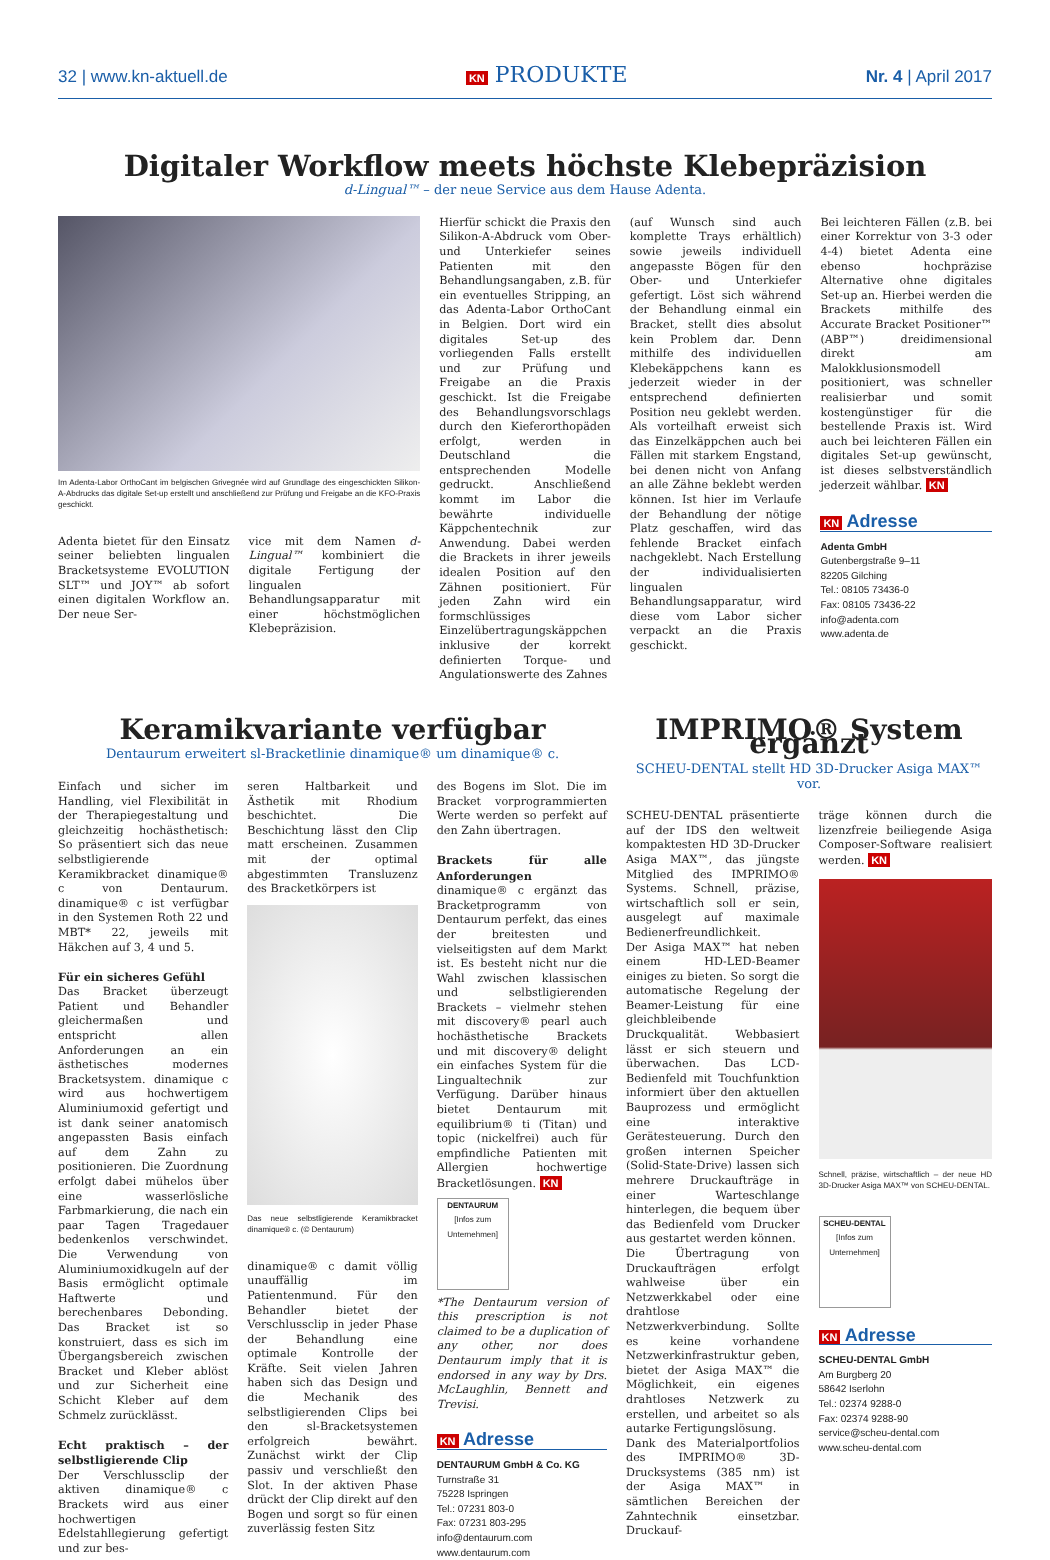32 | www.kn-aktuell.de KN PRODUKTE Nr. 4 | April 2017
Digitaler Workflow meets höchste Klebepräzision
d-Lingual™ – der neue Service aus dem Hause Adenta.
Im Adenta-Labor OrthoCant im belgischen Grivegnée wird auf Grundlage des eingeschickten Silikon-A-Abdrucks das digitale Set-up erstellt und anschließend zur Prüfung und Freigabe an die KFO-Praxis geschickt.
Adenta bietet für den Einsatz seiner beliebten lingualen Bracketsysteme EVOLUTION SLT™ und JOY™ ab sofort einen digitalen Workflow an. Der neue Ser-
vice mit dem Namen d-Lingual™ kombiniert die digitale Fertigung der lingualen Behandlungsapparatur mit einer höchstmöglichen Klebepräzision.
Hierfür schickt die Praxis den Silikon-A-Abdruck vom Ober- und Unterkiefer seines Patienten mit den Behandlungsangaben, z.B. für ein eventuelles Stripping, an das Adenta-Labor OrthoCant in Belgien. Dort wird ein digitales Set-up des vorliegenden Falls erstellt und zur Prüfung und Freigabe an die Praxis geschickt. Ist die Freigabe des Behandlungsvorschlags durch den Kieferorthopäden erfolgt, werden in Deutschland die entsprechenden Modelle gedruckt. Anschließend kommt im Labor die bewährte individuelle Käppchentechnik zur Anwendung. Dabei werden die Brackets in ihrer jeweils idealen Position auf den Zähnen positioniert. Für jeden Zahn wird ein formschlüssiges Einzelübertragungskäppchen inklusive der korrekt definierten Torque- und Angulationswerte des Zahnes
(auf Wunsch sind auch komplette Trays erhältlich) sowie jeweils individuell angepasste Bögen für den Ober- und Unterkiefer gefertigt. Löst sich während der Behandlung einmal ein Bracket, stellt dies absolut kein Problem dar. Denn mithilfe des individuellen Klebekäppchens kann es jederzeit wieder in der entsprechend definierten Position neu geklebt werden. Als vorteilhaft erweist sich das Einzelkäppchen auch bei Fällen mit starkem Engstand, bei denen nicht von Anfang an alle Zähne beklebt werden können. Ist hier im Verlaufe der Behandlung der nötige Platz geschaffen, wird das fehlende Bracket einfach nachgeklebt. Nach Erstellung der individualisierten lingualen Behandlungsapparatur, wird diese vom Labor sicher verpackt an die Praxis geschickt.
Bei leichteren Fällen (z.B. bei einer Korrektur von 3-3 oder 4-4) bietet Adenta eine ebenso hochpräzise Alternative ohne digitales Set-up an. Hierbei werden die Brackets mithilfe des Accurate Bracket Positioner™ (ABP™) dreidimensional direkt am Malokklusionsmodell positioniert, was schneller realisierbar und somit kostengünstiger für die bestellende Praxis ist. Wird auch bei leichteren Fällen ein digitales Set-up gewünscht, ist dieses selbstverständlich jederzeit wählbar. KN
KN Adresse
Adenta GmbH
Gutenbergstraße 9–11
82205 Gilching
Tel.: 08105 73436-0
Fax: 08105 73436-22
info@adenta.com
www.adenta.de
Keramikvariante verfügbar
Dentaurum erweitert sl-Bracketlinie dinamique® um dinamique® c.
Einfach und sicher im Handling, viel Flexibilität in der Therapiegestaltung und gleichzeitig hochästhetisch: So präsentiert sich das neue selbstligierende Keramikbracket dinamique® c von Dentaurum. dinamique® c ist verfügbar in den Systemen Roth 22 und MBT* 22, jeweils mit Häkchen auf 3, 4 und 5.
Für ein sicheres Gefühl
Das Bracket überzeugt Patient und Behandler gleichermaßen und entspricht allen Anforderungen an ein ästhetisches modernes Bracketsystem. dinamique c wird aus hochwertigem Aluminiumoxid gefertigt und ist dank seiner anatomisch angepassten Basis einfach auf dem Zahn zu positionieren. Die Zuordnung erfolgt dabei mühelos über eine wasserlösliche Farbmarkierung, die nach ein paar Tagen Tragedauer bedenkenlos verschwindet. Die Verwendung von Aluminiumoxidkugeln auf der Basis ermöglicht optimale Haftwerte und berechenbares Debonding. Das Bracket ist so konstruiert, dass es sich im Übergangsbereich zwischen Bracket und Kleber ablöst und zur Sicherheit eine Schicht Kleber auf dem Schmelz zurücklässt.
Echt praktisch – der selbstligierende Clip
Der Verschlussclip der aktiven dinamique® c Brackets wird aus einer hochwertigen Edelstahllegierung gefertigt und zur bes-
seren Haltbarkeit und Ästhetik mit Rhodium beschichtet. Die Beschichtung lässt den Clip matt erscheinen. Zusammen mit der optimal abgestimmten Transluzenz des Bracketkörpers ist
Das neue selbstligierende Keramikbracket dinamique® c. (© Dentaurum)
dinamique® c damit völlig unauffällig im Patientenmund. Für den Behandler bietet der Verschlussclip in jeder Phase der Behandlung eine optimale Kontrolle der Kräfte. Seit vielen Jahren haben sich das Design und die Mechanik des selbstligierenden Clips bei den sl-Bracketsystemen erfolgreich bewährt. Zunächst wirkt der Clip passiv und verschließt den Slot. In der aktiven Phase drückt der Clip direkt auf den Bogen und sorgt so für einen zuverlässig festen Sitz
des Bogens im Slot. Die im Bracket vorprogrammierten Werte werden so perfekt auf den Zahn übertragen.
Brackets für alle Anforderungen
dinamique® c ergänzt das Bracketprogramm von Dentaurum perfekt, das eines der breitesten und vielseitigsten auf dem Markt ist. Es besteht nicht nur die Wahl zwischen klassischen und selbstligierenden Brackets – vielmehr stehen mit discovery® pearl auch hochästhetische Brackets und mit discovery® delight ein einfaches System für die Lingualtechnik zur Verfügung. Darüber hinaus bietet Dentaurum mit equilibrium® ti (Titan) und topic (nickelfrei) auch für empfindliche Patienten mit Allergien hochwertige Bracketlösungen. KN
DENTAURUM
[Infos zum Unternehmen]
*The Dentaurum version of this prescription is not claimed to be a duplication of any other, nor does Dentaurum imply that it is endorsed in any way by Drs. McLaughlin, Bennett and Trevisi.
KN Adresse
DENTAURUM GmbH & Co. KG
Turnstraße 31
75228 Ispringen
Tel.: 07231 803-0
Fax: 07231 803-295
info@dentaurum.com
www.dentaurum.com
IMPRIMO® System ergänzt
SCHEU-DENTAL stellt HD 3D-Drucker Asiga MAX™ vor.
SCHEU-DENTAL präsentierte auf der IDS den weltweit kompaktesten HD 3D-Drucker Asiga MAX™, das jüngste Mitglied des IMPRIMO® Systems. Schnell, präzise, wirtschaftlich soll er sein, ausgelegt auf maximale Bedienerfreundlichkeit.
Der Asiga MAX™ hat neben einem HD-LED-Beamer einiges zu bieten. So sorgt die automatische Regelung der Beamer-Leistung für eine gleichbleibende Druckqualität. Webbasiert lässt er sich steuern und überwachen. Das LCD-Bedienfeld mit Touchfunktion informiert über den aktuellen Bauprozess und ermöglicht eine interaktive Gerätesteuerung. Durch den großen internen Speicher (Solid-State-Drive) lassen sich mehrere Druckaufträge in einer Warteschlange hinterlegen, die bequem über das Bedienfeld vom Drucker aus gestartet werden können.
Die Übertragung von Druckaufträgen erfolgt wahlweise über ein Netzwerkkabel oder eine drahtlose Netzwerkverbindung. Sollte es keine vorhandene Netzwerkinfrastruktur geben, bietet der Asiga MAX™ die Möglichkeit, ein eigenes drahtloses Netzwerk zu erstellen, und arbeitet so als autarke Fertigungslösung.
Dank des Materialportfolios des IMPRIMO® 3D-Drucksystems (385 nm) ist der Asiga MAX™ in sämtlichen Bereichen der Zahntechnik einsetzbar. Druckauf-
träge können durch die lizenzfreie beiliegende Asiga Composer-Software realisiert werden. KN
Schnell, präzise, wirtschaftlich – der neue HD 3D-Drucker Asiga MAX™ von SCHEU-DENTAL.
SCHEU-DENTAL
[Infos zum Unternehmen]
KN Adresse
SCHEU-DENTAL GmbH
Am Burgberg 20
58642 Iserlohn
Tel.: 02374 9288-0
Fax: 02374 9288-90
service@scheu-dental.com
www.scheu-dental.com